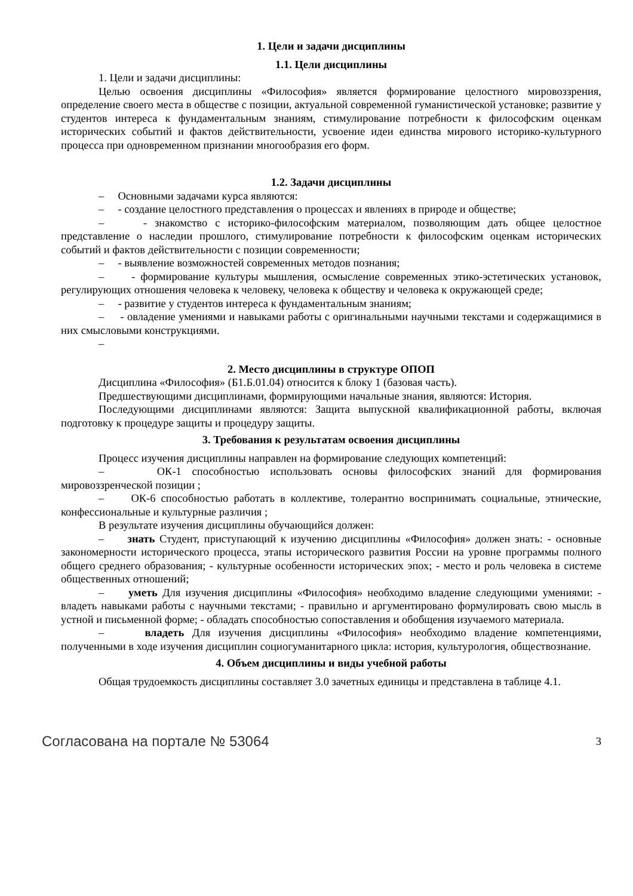1. Цели и задачи дисциплины
1.1. Цели дисциплины
1. Цели и задачи дисциплины:
Целью освоения дисциплины «Философия» является формирование целостного мировоззрения, определение своего места в обществе с позиции, актуальной современной гуманистической установке; развитие у студентов интереса к фундаментальным знаниям, стимулирование потребности к философским оценкам исторических событий и фактов действительности, усвоение идеи единства мирового историко-культурного процесса при одновременном признании многообразия его форм.
1.2. Задачи дисциплины
– Основными задачами курса являются:
– - создание целостного представления о процессах и явлениях в природе и обществе;
– - знакомство с историко-философским материалом, позволяющим дать общее целостное представление о наследии прошлого, стимулирование потребности к философским оценкам исторических событий и фактов действительности с позиции современности;
– - выявление возможностей современных методов познания;
– - формирование культуры мышления, осмысление современных этико-эстетических установок, регулирующих отношения человека к человеку, человека к обществу и человека к окружающей среде;
– - развитие у студентов интереса к фундаментальным знаниям;
– - овладение умениями и навыками работы с оригинальными научными текстами и содержащимися в них смысловыми конструкциями.
–
2. Место дисциплины в структуре ОПОП
Дисциплина «Философия» (Б1.Б.01.04) относится к блоку 1 (базовая часть).
Предшествующими дисциплинами, формирующими начальные знания, являются: История.
Последующими дисциплинами являются: Защита выпускной квалификационной работы, включая подготовку к процедуре защиты и процедуру защиты.
3. Требования к результатам освоения дисциплины
Процесс изучения дисциплины направлен на формирование следующих компетенций:
– ОК-1 способностью использовать основы философских знаний для формирования мировоззренческой позиции ;
– ОК-6 способностью работать в коллективе, толерантно воспринимать социальные, этнические, конфессиональные и культурные различия ;
В результате изучения дисциплины обучающийся должен:
– знать Студент, приступающий к изучению дисциплины «Философия» должен знать: - основные закономерности исторического процесса, этапы исторического развития России на уровне программы полного общего среднего образования; - культурные особенности исторических эпох; - место и роль человека в системе общественных отношений;
– уметь Для изучения дисциплины «Философия» необходимо владение следующими умениями: - владеть навыками работы с научными текстами; - правильно и аргументировано формулировать свою мысль в устной и письменной форме; - обладать способностью сопоставления и обобщения изучаемого материала.
– владеть Для изучения дисциплины «Философия» необходимо владение компетенциями, полученными в ходе изучения дисциплин социогуманитарного цикла: история, культурология, обществознание.
4. Объем дисциплины и виды учебной работы
Общая трудоемкость дисциплины составляет 3.0 зачетных единицы и представлена в таблице 4.1.
Согласована на портале № 53064 3